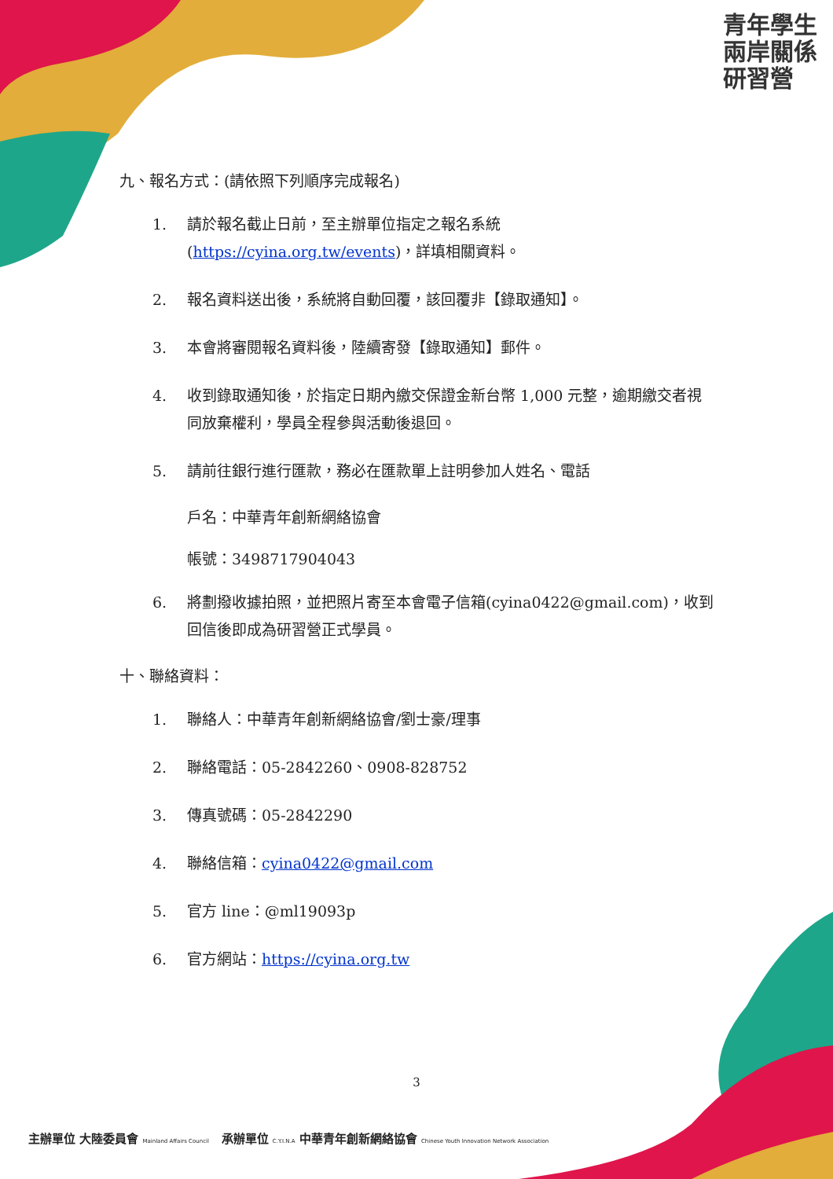青年學生 兩岸關係 研習營
九、報名方式：(請依照下列順序完成報名)
1. 請於報名截止日前，至主辦單位指定之報名系統
(https://cyina.org.tw/events)，詳填相關資料。
2. 報名資料送出後，系統將自動回覆，該回覆非【錄取通知】。
3. 本會將審閱報名資料後，陸續寄發【錄取通知】郵件。
4. 收到錄取通知後，於指定日期內繳交保證金新台幣 1,000 元整，逾期繳交者視同放棄權利，學員全程參與活動後退回。
5. 請前往銀行進行匯款，務必在匯款單上註明參加人姓名、電話
戶名：中華青年創新網絡協會
帳號：3498717904043
6. 將劃撥收據拍照，並把照片寄至本會電子信箱(cyina0422@gmail.com)，收到回信後即成為研習營正式學員。
十、聯絡資料：
1. 聯絡人：中華青年創新網絡協會/劉士豪/理事
2. 聯絡電話：05-2842260、0908-828752
3. 傳真號碼：05-2842290
4. 聯絡信箱：cyina0422@gmail.com
5. 官方 line：@ml19093p
6. 官方網站：https://cyina.org.tw
3
主辦單位 大陸委員會 Mainland Affairs Council 承辦單位 C.Y.I.N.A 中華青年創新網絡協會 Chinese Youth Innovation Network Association